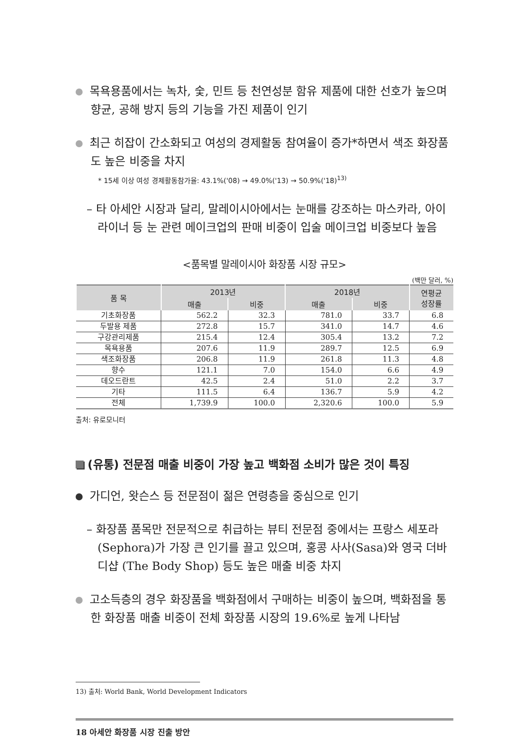목욕용품에서는 녹차, 숯, 민트 등 천연성분 함유 제품에 대한 선호가 높으며 향균, 공해 방지 등의 기능을 가진 제품이 인기
최근 히잡이 간소화되고 여성의 경제활동 참여율이 증가*하면서 색조 화장품도 높은 비중을 차지
* 15세 이상 여성 경제활동참가율: 43.1%('08) → 49.0%('13) → 50.9%('18)<sup>13)</sup>
– 타 아세안 시장과 달리, 말레이시아에서는 눈매를 강조하는 마스카라, 아이라이너 등 눈 관련 메이크업의 판매 비중이 입술 메이크업 비중보다 높음
<품목별 말레이시아 화장품 시장 규모>
(백만 달러, %)
| 품 목 | 2013년 | | 2018년 | | 연평균 성장률 |
| --- | --- | --- | --- | --- | --- |
| | 매출 | 비중 | 매출 | 비중 | |
| 기초화장품 | 562.2 | 32.3 | 781.0 | 33.7 | 6.8 |
| 두발용 제품 | 272.8 | 15.7 | 341.0 | 14.7 | 4.6 |
| 구강관리제품 | 215.4 | 12.4 | 305.4 | 13.2 | 7.2 |
| 목욕용품 | 207.6 | 11.9 | 289.7 | 12.5 | 6.9 |
| 색조화장품 | 206.8 | 11.9 | 261.8 | 11.3 | 4.8 |
| 향수 | 121.1 | 7.0 | 154.0 | 6.6 | 4.9 |
| 데오드란트 | 42.5 | 2.4 | 51.0 | 2.2 | 3.7 |
| 기타 | 111.5 | 6.4 | 136.7 | 5.9 | 4.2 |
| 전체 | 1,739.9 | 100.0 | 2,320.6 | 100.0 | 5.9 |
출처: 유로모니터
(유통) 전문점 매출 비중이 가장 높고 백화점 소비가 많은 것이 특징
가디언, 왓슨스 등 전문점이 젊은 연령층을 중심으로 인기
– 화장품 품목만 전문적으로 취급하는 뷰티 전문점 중에서는 프랑스 세포라 (Sephora)가 가장 큰 인기를 끌고 있으며, 홍콩 사사(Sasa)와 영국 더바디샵 (The Body Shop) 등도 높은 매출 비중 차지
고소득층의 경우 화장품을 백화점에서 구매하는 비중이 높으며, 백화점을 통한 화장품 매출 비중이 전체 화장품 시장의 19.6%로 높게 나타남
13) 출처: World Bank, World Development Indicators
18 아세안 화장품 시장 진출 방안